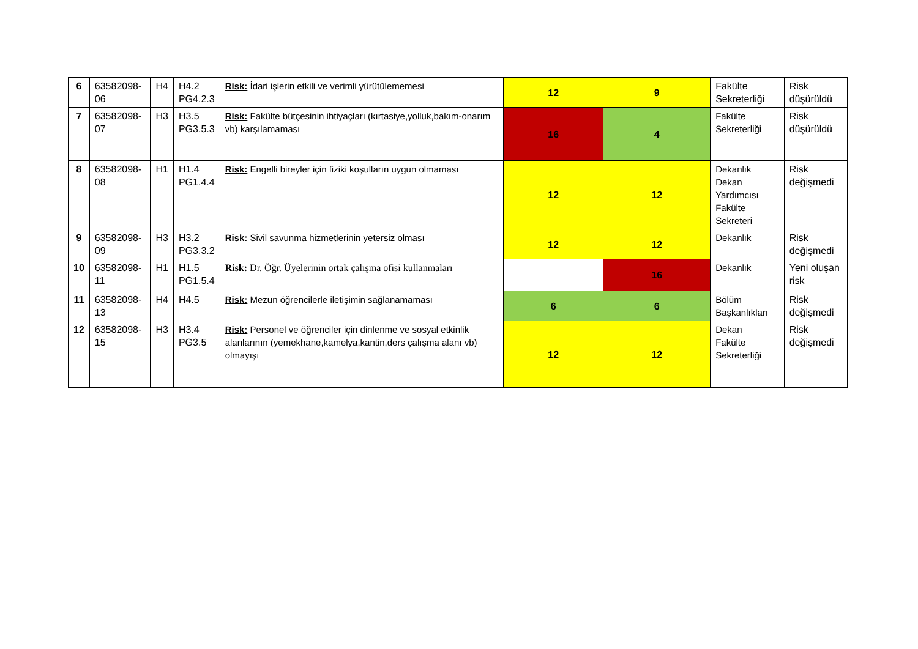| 6 | 63582098-06 | H4 | H4.2 PG4.2.3 | Risk: İdari işlerin etkili ve verimli yürütülememesi | 12 | 9 | Fakülte Sekreterliği | Risk düşürüldü |
| 7 | 63582098-07 | H3 | H3.5 PG3.5.3 | Risk: Fakülte bütçesinin ihtiyaçları (kırtasiye,yolluk,bakım-onarım vb) karşılamaması | 16 | 4 | Fakülte Sekreterliği | Risk düşürüldü |
| 8 | 63582098-08 | H1 | H1.4 PG1.4.4 | Risk: Engelli bireyler için fiziki koşulların uygun olmaması | 12 | 12 | Dekanlık Dekan Yardımcısı Fakülte Sekreteri | Risk değişmedi |
| 9 | 63582098-09 | H3 | H3.2 PG3.3.2 | Risk: Sivil savunma hizmetlerinin yetersiz olması | 12 | 12 | Dekanlık | Risk değişmedi |
| 10 | 63582098-11 | H1 | H1.5 PG1.5.4 | Risk: Dr. Öğr. Üyelerinin ortak çalışma ofisi kullanmaları | | 16 | Dekanlık | Yeni oluşan risk |
| 11 | 63582098-13 | H4 | H4.5 | Risk: Mezun öğrencilerle iletişimin sağlanamaması | 6 | 6 | Bölüm Başkanlıkları | Risk değişmedi |
| 12 | 63582098-15 | H3 | H3.4 PG3.5 | Risk: Personel ve öğrenciler için dinlenme ve sosyal etkinlik alanlarının (yemekhane,kamelya,kantin,ders çalışma alanı vb) olmayışı | 12 | 12 | Dekan Fakülte Sekreterliği | Risk değişmedi |